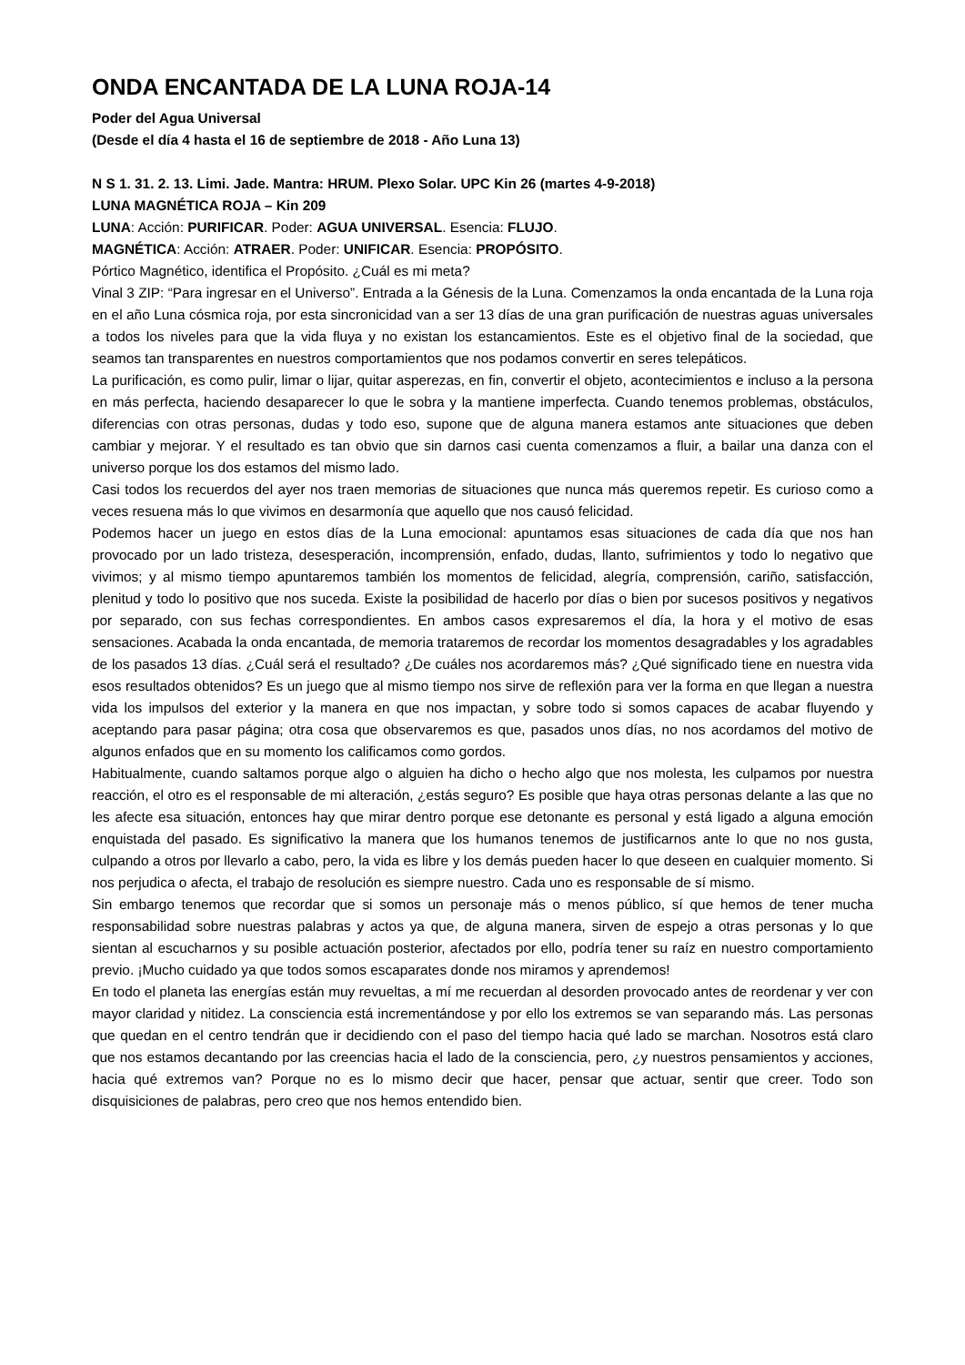ONDA ENCANTADA DE LA LUNA ROJA-14
Poder del Agua Universal
(Desde el día 4 hasta el 16 de septiembre de 2018 - Año Luna 13)
N S 1. 31. 2. 13. Limi. Jade. Mantra: HRUM. Plexo Solar. UPC Kin 26 (martes 4-9-2018)
LUNA MAGNÉTICA ROJA – Kin 209
LUNA: Acción: PURIFICAR. Poder: AGUA UNIVERSAL. Esencia: FLUJO.
MAGNÉTICA: Acción: ATRAER. Poder: UNIFICAR. Esencia: PROPÓSITO.
Pórtico Magnético, identifica el Propósito. ¿Cuál es mi meta?
Vinal 3 ZIP: “Para ingresar en el Universo”. Entrada a la Génesis de la Luna. Comenzamos la onda encantada de la Luna roja en el año Luna cósmica roja, por esta sincronicidad van a ser 13 días de una gran purificación de nuestras aguas universales a todos los niveles para que la vida fluya y no existan los estancamientos. Este es el objetivo final de la sociedad, que seamos tan transparentes en nuestros comportamientos que nos podamos convertir en seres telepáticos.
La purificación, es como pulir, limar o lijar, quitar asperezas, en fin, convertir el objeto, acontecimientos e incluso a la persona en más perfecta, haciendo desaparecer lo que le sobra y la mantiene imperfecta. Cuando tenemos problemas, obstáculos, diferencias con otras personas, dudas y todo eso, supone que de alguna manera estamos ante situaciones que deben cambiar y mejorar. Y el resultado es tan obvio que sin darnos casi cuenta comenzamos a fluir, a bailar una danza con el universo porque los dos estamos del mismo lado.
Casi todos los recuerdos del ayer nos traen memorias de situaciones que nunca más queremos repetir. Es curioso como a veces resuena más lo que vivimos en desarmonía que aquello que nos causó felicidad.
Podemos hacer un juego en estos días de la Luna emocional: apuntamos esas situaciones de cada día que nos han provocado por un lado tristeza, desesperación, incomprensión, enfado, dudas, llanto, sufrimientos y todo lo negativo que vivimos; y al mismo tiempo apuntaremos también los momentos de felicidad, alegría, comprensión, cariño, satisfacción, plenitud y todo lo positivo que nos suceda. Existe la posibilidad de hacerlo por días o bien por sucesos positivos y negativos por separado, con sus fechas correspondientes. En ambos casos expresaremos el día, la hora y el motivo de esas sensaciones. Acabada la onda encantada, de memoria trataremos de recordar los momentos desagradables y los agradables de los pasados 13 días. ¿Cuál será el resultado? ¿De cuáles nos acordaremos más? ¿Qué significado tiene en nuestra vida esos resultados obtenidos? Es un juego que al mismo tiempo nos sirve de reflexión para ver la forma en que llegan a nuestra vida los impulsos del exterior y la manera en que nos impactan, y sobre todo si somos capaces de acabar fluyendo y aceptando para pasar página; otra cosa que observaremos es que, pasados unos días, no nos acordamos del motivo de algunos enfados que en su momento los calificamos como gordos.
Habitualmente, cuando saltamos porque algo o alguien ha dicho o hecho algo que nos molesta, les culpamos por nuestra reacción, el otro es el responsable de mi alteración, ¿estás seguro? Es posible que haya otras personas delante a las que no les afecte esa situación, entonces hay que mirar dentro porque ese detonante es personal y está ligado a alguna emoción enquistada del pasado. Es significativo la manera que los humanos tenemos de justificarnos ante lo que no nos gusta, culpando a otros por llevarlo a cabo, pero, la vida es libre y los demás pueden hacer lo que deseen en cualquier momento. Si nos perjudica o afecta, el trabajo de resolución es siempre nuestro. Cada uno es responsable de sí mismo.
Sin embargo tenemos que recordar que si somos un personaje más o menos público, sí que hemos de tener mucha responsabilidad sobre nuestras palabras y actos ya que, de alguna manera, sirven de espejo a otras personas y lo que sientan al escucharnos y su posible actuación posterior, afectados por ello, podría tener su raíz en nuestro comportamiento previo. ¡Mucho cuidado ya que todos somos escaparates donde nos miramos y aprendemos!
En todo el planeta las energías están muy revueltas, a mí me recuerdan al desorden provocado antes de reordenar y ver con mayor claridad y nitidez. La consciencia está incrementándose y por ello los extremos se van separando más. Las personas que quedan en el centro tendrán que ir decidiendo con el paso del tiempo hacia qué lado se marchan. Nosotros está claro que nos estamos decantando por las creencias hacia el lado de la consciencia, pero, ¿y nuestros pensamientos y acciones, hacia qué extremos van? Porque no es lo mismo decir que hacer, pensar que actuar, sentir que creer. Todo son disquisiciones de palabras, pero creo que nos hemos entendido bien.